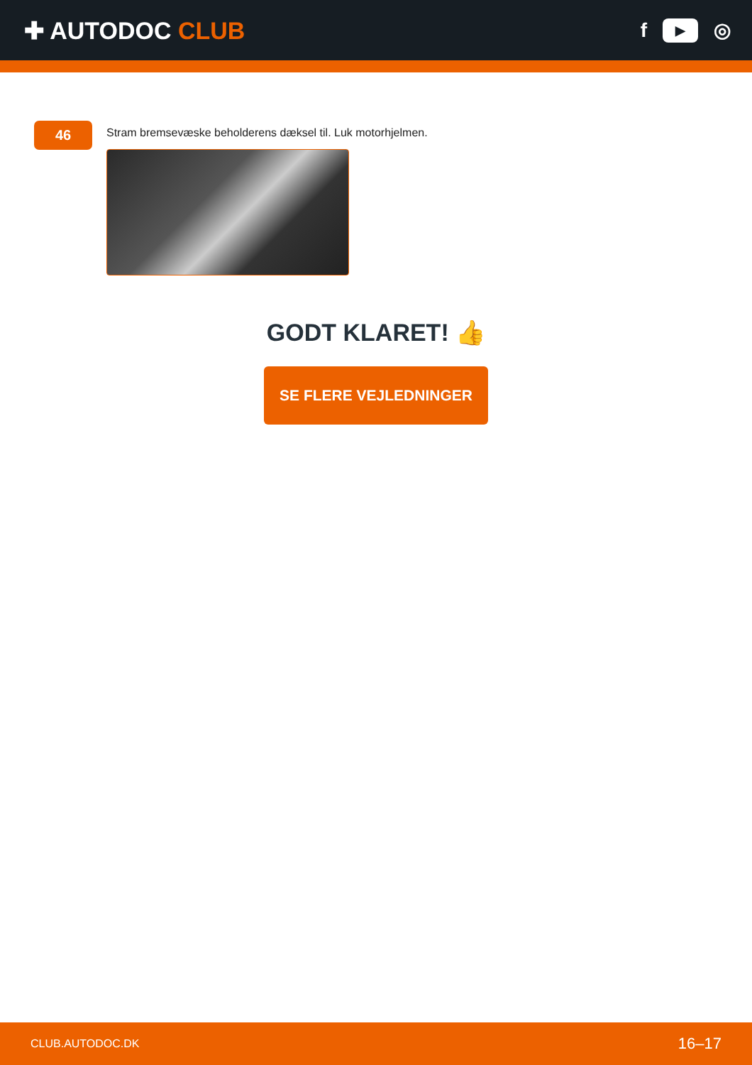✚ AUTODOC CLUB
f ▶ ◎
46
Stram bremsevæske beholderens dæksel til. Luk motorhjelmen.
GODT KLARET! 👍
SE FLERE VEJLEDNINGER
CLUB.AUTODOC.DK 16–17